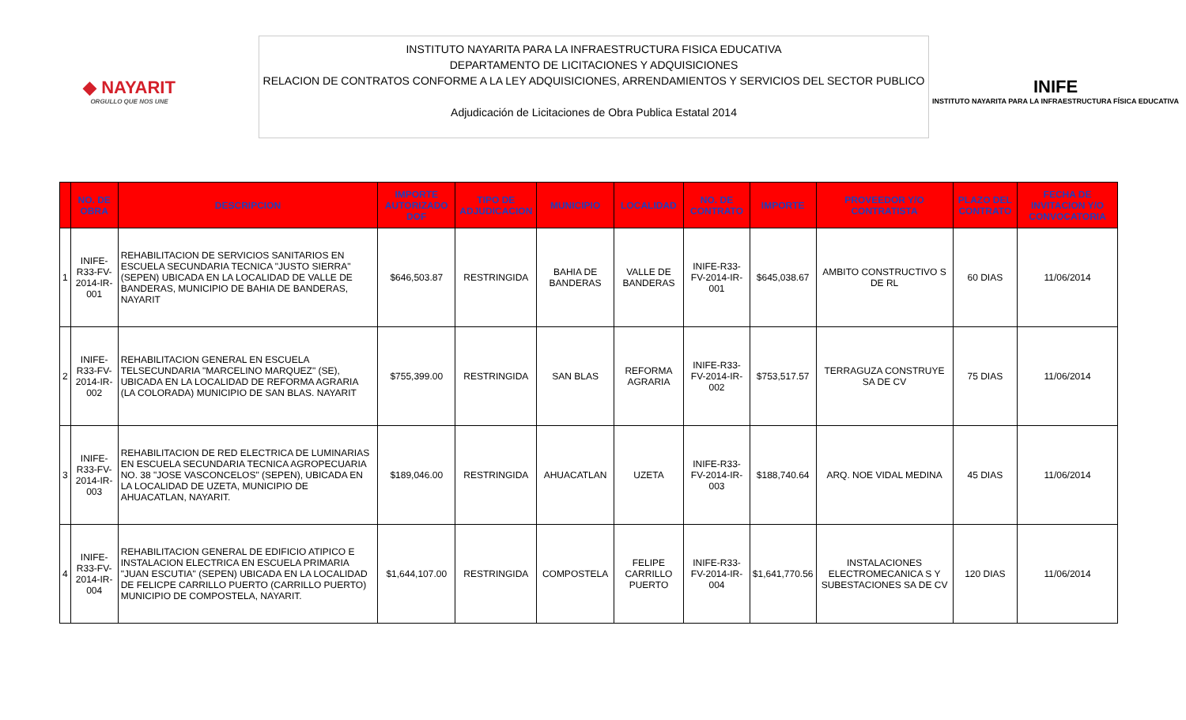◆ NAYARIT
ORGULLO QUE NOS UNE
INSTITUTO NAYARITA PARA LA INFRAESTRUCTURA FISICA EDUCATIVA
DEPARTAMENTO DE LICITACIONES Y ADQUISICIONES
RELACION DE CONTRATOS CONFORME A LA LEY ADQUISICIONES, ARRENDAMIENTOS Y SERVICIOS DEL SECTOR PUBLICO
Adjudicación de Licitaciones de Obra Publica Estatal 2014
INIFE
INSTITUTO NAYARITA PARA LA INFRAESTRUCTURA FÍSICA EDUCATIVA
| | NO. DE OBRA | DESCRIPCION | IMPORTE AUTORIZADO DOF | TIPO DE ADJUDICACION | MUNICIPIO | LOCALIDAD | NO. DE CONTRATO | IMPORTE | PROVEEDOR Y/O CONTRATISTA | PLAZO DEL CONTRATO | FECHA DE INVITACION Y/O CONVOCATORIA |
| --- | --- | --- | --- | --- | --- | --- | --- | --- | --- | --- | --- |
| 1 | INIFE-R33-FV-2014-IR-001 | REHABILITACION DE SERVICIOS SANITARIOS EN ESCUELA SECUNDARIA TECNICA "JUSTO SIERRA" (SEPEN) UBICADA EN LA LOCALIDAD DE VALLE DE BANDERAS, MUNICIPIO DE BAHIA DE BANDERAS, NAYARIT | $646,503.87 | RESTRINGIDA | BAHIA DE BANDERAS | VALLE DE BANDERAS | INIFE-R33-FV-2014-IR-001 | $645,038.67 | AMBITO CONSTRUCTIVO S DE RL | 60 DIAS | 11/06/2014 |
| 2 | INIFE-R33-FV-2014-IR-002 | REHABILITACION GENERAL EN ESCUELA TELSECUNDARIA "MARCELINO MARQUEZ" (SE), UBICADA EN LA LOCALIDAD DE REFORMA AGRARIA (LA COLORADA) MUNICIPIO DE SAN BLAS. NAYARIT | $755,399.00 | RESTRINGIDA | SAN BLAS | REFORMA AGRARIA | INIFE-R33-FV-2014-IR-002 | $753,517.57 | TERRAGUZA CONSTRUYE SA DE CV | 75 DIAS | 11/06/2014 |
| 3 | INIFE-R33-FV-2014-IR-003 | REHABILITACION DE RED ELECTRICA DE LUMINARIAS EN ESCUELA SECUNDARIA TECNICA AGROPECUARIA NO. 38 "JOSE VASCONCELOS" (SEPEN), UBICADA EN LA LOCALIDAD DE UZETA, MUNICIPIO DE AHUACATLAN, NAYARIT. | $189,046.00 | RESTRINGIDA | AHUACATLAN | UZETA | INIFE-R33-FV-2014-IR-003 | $188,740.64 | ARQ. NOE VIDAL MEDINA | 45 DIAS | 11/06/2014 |
| 4 | INIFE-R33-FV-2014-IR-004 | REHABILITACION GENERAL DE EDIFICIO ATIPICO E INSTALACION ELECTRICA EN ESCUELA PRIMARIA "JUAN ESCUTIA" (SEPEN) UBICADA EN LA LOCALIDAD DE FELICPE CARRILLO PUERTO (CARRILLO PUERTO) MUNICIPIO DE COMPOSTELA, NAYARIT. | $1,644,107.00 | RESTRINGIDA | COMPOSTELA | FELIPE CARRILLO PUERTO | INIFE-R33-FV-2014-IR-004 | $1,641,770.56 | INSTALACIONES ELECTROMECANICA S Y SUBESTACIONES SA DE CV | 120 DIAS | 11/06/2014 |